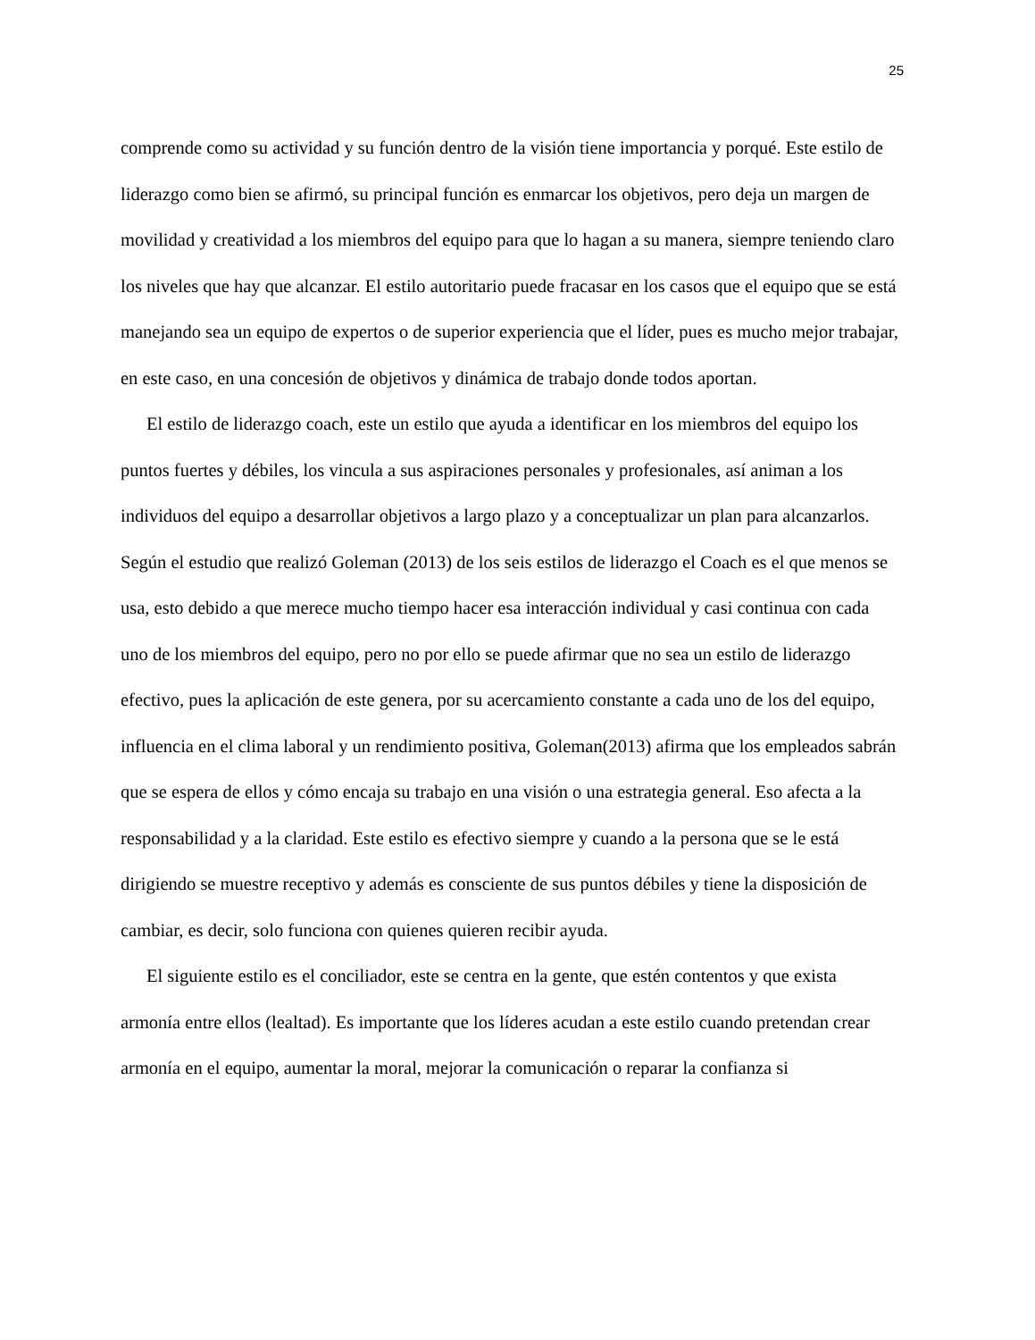25
comprende como su actividad y su función dentro de la visión tiene importancia y porqué. Este estilo de liderazgo como bien se afirmó, su principal función es enmarcar los objetivos, pero deja un margen de movilidad y creatividad a los miembros del equipo para que lo hagan a su manera, siempre teniendo claro los niveles que hay que alcanzar. El estilo autoritario puede fracasar en los casos que el equipo que se está manejando sea un equipo de expertos o de superior experiencia que el líder, pues es mucho mejor trabajar, en este caso, en una concesión de objetivos y dinámica de trabajo donde todos aportan.
El estilo de liderazgo coach, este un estilo que ayuda a identificar en los miembros del equipo los puntos fuertes y débiles, los vincula a sus aspiraciones personales y profesionales, así animan a los individuos del equipo a desarrollar objetivos a largo plazo y a conceptualizar un plan para alcanzarlos. Según el estudio que realizó Goleman (2013) de los seis estilos de liderazgo el Coach es el que menos se usa, esto debido a que merece mucho tiempo hacer esa interacción individual y casi continua con cada uno de los miembros del equipo, pero no por ello se puede afirmar que no sea un estilo de liderazgo efectivo, pues la aplicación de este genera, por su acercamiento constante a cada uno de los del equipo, influencia en el clima laboral y un rendimiento positiva, Goleman(2013) afirma que los empleados sabrán que se espera de ellos y cómo encaja su trabajo en una visión o una estrategia general. Eso afecta a la responsabilidad y a la claridad. Este estilo es efectivo siempre y cuando a la persona que se le está dirigiendo se muestre receptivo y además es consciente de sus puntos débiles y tiene la disposición de cambiar, es decir, solo funciona con quienes quieren recibir ayuda.
El siguiente estilo es el conciliador, este se centra en la gente, que estén contentos y que exista armonía entre ellos (lealtad). Es importante que los líderes acudan a este estilo cuando pretendan crear armonía en el equipo, aumentar la moral, mejorar la comunicación o reparar la confianza si